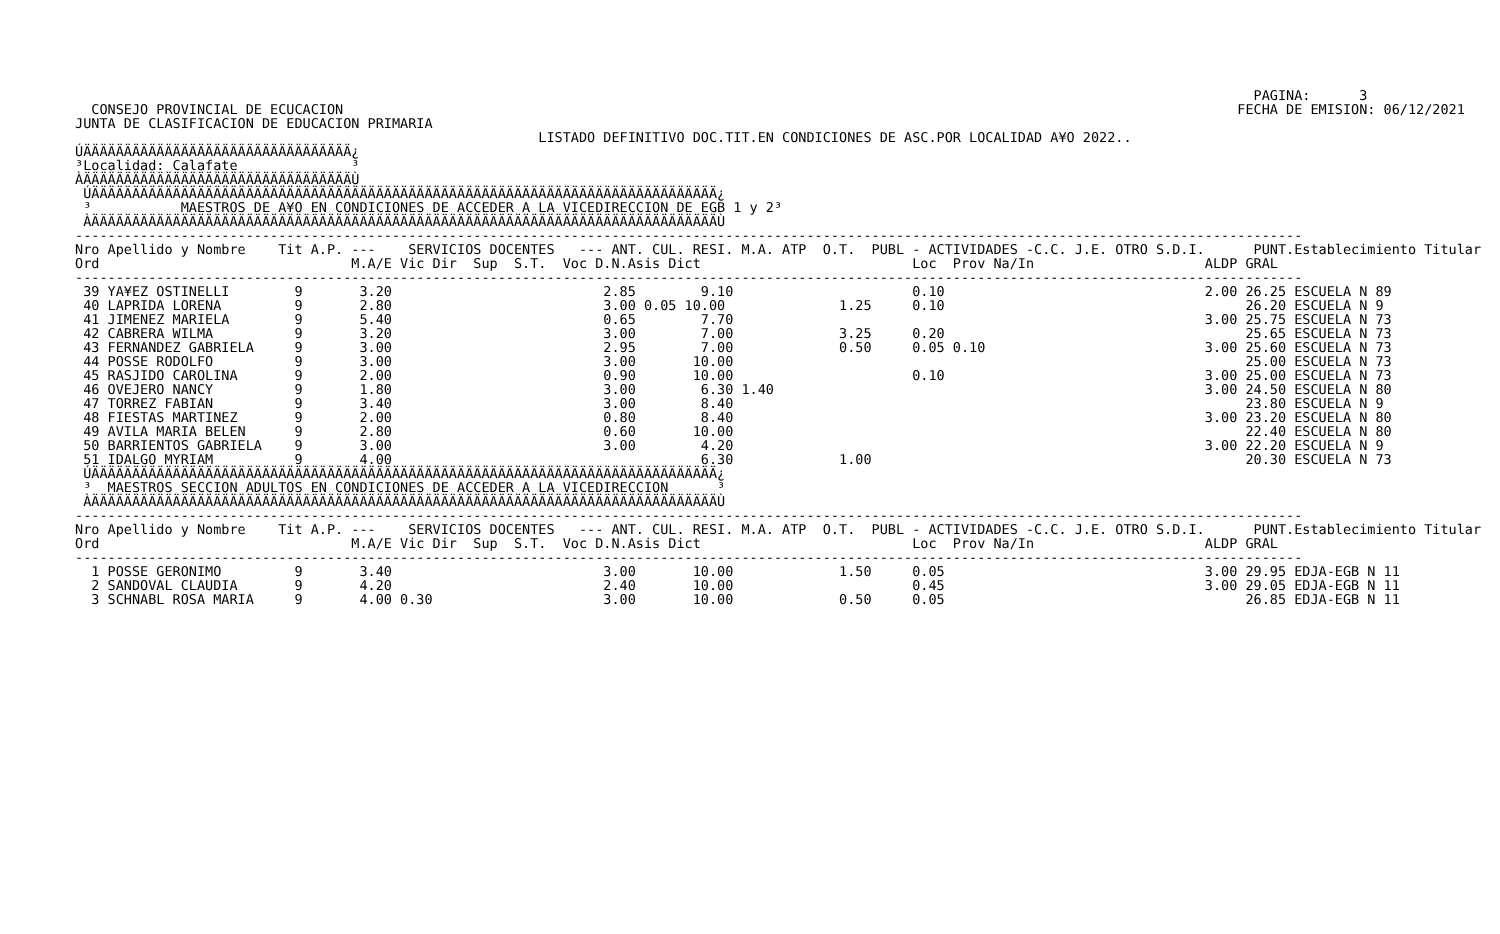PAGINA:      3
  CONSEJO PROVINCIAL DE ECUCACION                                                                                                              FECHA DE EMISION: 06/12/2021
JUNTA DE CLASIFICACION DE EDUCACION PRIMARIA
                                                         LISTADO DEFINITIVO DOC.TIT.EN CONDICIONES DE ASC.POR LOCALIDAD A¥O 2022..
ÚÄÄÄÄÄÄÄÄÄÄÄÄÄÄÄÄÄÄÄÄÄÄÄÄÄÄÄÄÄÄÄÄÄ¿
³Localidad: Calafate              ³
ÀÄÄÄÄÄÄÄÄÄÄÄÄÄÄÄÄÄÄÄÄÄÄÄÄÄÄÄÄÄÄÄÄÄÙ
 ÚÄÄÄÄÄÄÄÄÄÄÄÄÄÄÄÄÄÄÄÄÄÄÄÄÄÄÄÄÄÄÄÄÄÄÄÄÄÄÄÄÄÄÄÄÄÄÄÄÄÄÄÄÄÄÄÄÄÄÄÄÄÄÄÄÄÄÄÄÄÄÄÄÄÄÄÄÄ¿
 ³           MAESTROS DE A¥O EN CONDICIONES DE ACCEDER A LA VICEDIRECCION DE EGB 1 y 2³
 ÀÄÄÄÄÄÄÄÄÄÄÄÄÄÄÄÄÄÄÄÄÄÄÄÄÄÄÄÄÄÄÄÄÄÄÄÄÄÄÄÄÄÄÄÄÄÄÄÄÄÄÄÄÄÄÄÄÄÄÄÄÄÄÄÄÄÄÄÄÄÄÄÄÄÄÄÄÄÙ
-------------------------------------------------------------------------------------------------------------------------------------------------------
Nro Apellido y Nombre    Tit A.P. ---    SERVICIOS DOCENTES   --- ANT. CUL. RESI. M.A. ATP  O.T.  PUBL - ACTIVIDADES -C.C. J.E. OTRO S.D.I.      PUNT.Establecimiento Titular
Ord                               M.A/E Vic Dir  Sup  S.T.  Voc D.N.Asis Dict                          Loc  Prov Na/In                     ALDP GRAL
-------------------------------------------------------------------------------------------------------------------------------------------------------
 39 YA¥EZ OSTINELLI        9       3.20                          2.85        9.10                      0.10                                2.00 26.25 ESCUELA N 89
 40 LAPRIDA LORENA         9       2.80                          3.00 0.05 10.00              1.25     0.10                                     26.20 ESCUELA N 9
 41 JIMENEZ MARIELA        9       5.40                          0.65        7.70                                                          3.00 25.75 ESCUELA N 73
 42 CABRERA WILMA          9       3.20                          3.00        7.00             3.25     0.20                                     25.65 ESCUELA N 73
 43 FERNANDEZ GABRIELA     9       3.00                          2.95        7.00             0.50     0.05 0.10                           3.00 25.60 ESCUELA N 73
 44 POSSE RODOLFO          9       3.00                          3.00       10.00                                                               25.00 ESCUELA N 73
 45 RASJIDO CAROLINA       9       2.00                          0.90       10.00                      0.10                                3.00 25.00 ESCUELA N 73
 46 OVEJERO NANCY          9       1.80                          3.00        6.30 1.40                                                     3.00 24.50 ESCUELA N 80
 47 TORREZ FABIAN          9       3.40                          3.00        8.40                                                               23.80 ESCUELA N 9
 48 FIESTAS MARTINEZ       9       2.00                          0.80        8.40                                                          3.00 23.20 ESCUELA N 80
 49 AVILA MARIA BELEN      9       2.80                          0.60       10.00                                                               22.40 ESCUELA N 80
 50 BARRIENTOS GABRIELA    9       3.00                          3.00        4.20                                                          3.00 22.20 ESCUELA N 9
 51 IDALGO MYRIAM          9       4.00                                      6.30             1.00                                              20.30 ESCUELA N 73
 ÚÄÄÄÄÄÄÄÄÄÄÄÄÄÄÄÄÄÄÄÄÄÄÄÄÄÄÄÄÄÄÄÄÄÄÄÄÄÄÄÄÄÄÄÄÄÄÄÄÄÄÄÄÄÄÄÄÄÄÄÄÄÄÄÄÄÄÄÄÄÄÄÄÄÄÄÄÄ¿
 ³  MAESTROS SECCION ADULTOS EN CONDICIONES DE ACCEDER A LA VICEDIRECCION      ³
 ÀÄÄÄÄÄÄÄÄÄÄÄÄÄÄÄÄÄÄÄÄÄÄÄÄÄÄÄÄÄÄÄÄÄÄÄÄÄÄÄÄÄÄÄÄÄÄÄÄÄÄÄÄÄÄÄÄÄÄÄÄÄÄÄÄÄÄÄÄÄÄÄÄÄÄÄÄÄÙ
-------------------------------------------------------------------------------------------------------------------------------------------------------
Nro Apellido y Nombre    Tit A.P. ---    SERVICIOS DOCENTES   --- ANT. CUL. RESI. M.A. ATP  O.T.  PUBL - ACTIVIDADES -C.C. J.E. OTRO S.D.I.      PUNT.Establecimiento Titular
Ord                               M.A/E Vic Dir  Sup  S.T.  Voc D.N.Asis Dict                          Loc  Prov Na/In                     ALDP GRAL
-------------------------------------------------------------------------------------------------------------------------------------------------------
  1 POSSE GERONIMO         9       3.40                          3.00       10.00             1.50     0.05                                3.00 29.95 EDJA-EGB N 11
  2 SANDOVAL CLAUDIA       9       4.20                          2.40       10.00                      0.45                                3.00 29.05 EDJA-EGB N 11
  3 SCHNABL ROSA MARIA     9       4.00 0.30                     3.00       10.00             0.50     0.05                                     26.85 EDJA-EGB N 11